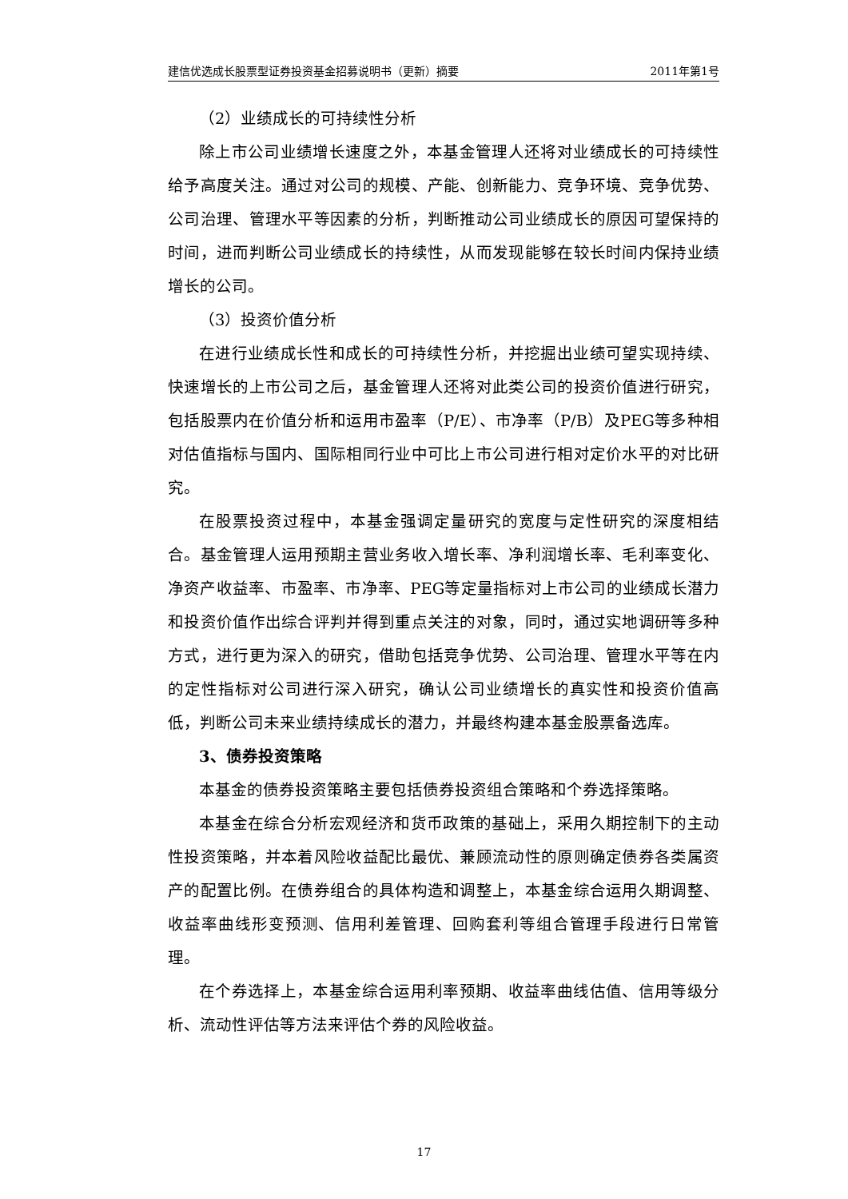建信优选成长股票型证券投资基金招募说明书（更新）摘要 2011年第1号
（2）业绩成长的可持续性分析
除上市公司业绩增长速度之外，本基金管理人还将对业绩成长的可持续性给予高度关注。通过对公司的规模、产能、创新能力、竞争环境、竞争优势、公司治理、管理水平等因素的分析，判断推动公司业绩成长的原因可望保持的时间，进而判断公司业绩成长的持续性，从而发现能够在较长时间内保持业绩增长的公司。
（3）投资价值分析
在进行业绩成长性和成长的可持续性分析，并挖掘出业绩可望实现持续、快速增长的上市公司之后，基金管理人还将对此类公司的投资价值进行研究，包括股票内在价值分析和运用市盈率（P/E）、市净率（P/B）及PEG等多种相对估值指标与国内、国际相同行业中可比上市公司进行相对定价水平的对比研究。
在股票投资过程中，本基金强调定量研究的宽度与定性研究的深度相结合。基金管理人运用预期主营业务收入增长率、净利润增长率、毛利率变化、净资产收益率、市盈率、市净率、PEG等定量指标对上市公司的业绩成长潜力和投资价值作出综合评判并得到重点关注的对象，同时，通过实地调研等多种方式，进行更为深入的研究，借助包括竞争优势、公司治理、管理水平等在内的定性指标对公司进行深入研究，确认公司业绩增长的真实性和投资价值高低，判断公司未来业绩持续成长的潜力，并最终构建本基金股票备选库。
3、债券投资策略
本基金的债券投资策略主要包括债券投资组合策略和个券选择策略。
本基金在综合分析宏观经济和货币政策的基础上，采用久期控制下的主动性投资策略，并本着风险收益配比最优、兼顾流动性的原则确定债券各类属资产的配置比例。在债券组合的具体构造和调整上，本基金综合运用久期调整、收益率曲线形变预测、信用利差管理、回购套利等组合管理手段进行日常管理。
在个券选择上，本基金综合运用利率预期、收益率曲线估值、信用等级分析、流动性评估等方法来评估个券的风险收益。
17